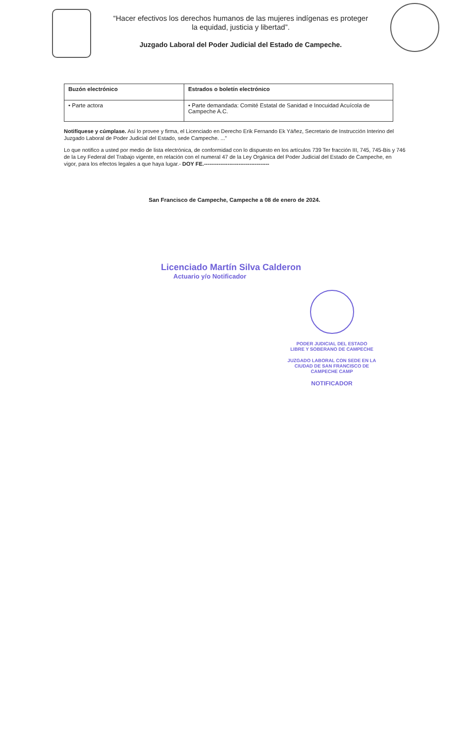“Hacer efectivos los derechos humanos de las mujeres indígenas es proteger
la equidad, justicia y libertad”.
Juzgado Laboral del Poder Judicial del Estado de Campeche.
| Buzón electrónico | Estrados o boletín electrónico |
| --- | --- |
| • Parte actora | • Parte demandada: Comité Estatal de Sanidad e Inocuidad Acuícola de Campeche A.C. |
Notifíquese y cúmplase. Así lo provee y firma, el Licenciado en Derecho Erik Fernando Ek Yáñez, Secretario de Instrucción Interino del Juzgado Laboral de Poder Judicial del Estado, sede Campeche. ...”
Lo que notifico a usted por medio de lista electrónica, de conformidad con lo dispuesto en los artículos 739 Ter fracción III, 745, 745-Bis y 746 de la Ley Federal del Trabajo vigente, en relación con el numeral 47 de la Ley Orgánica del Poder Judicial del Estado de Campeche, en vigor, para los efectos legales a que haya lugar.- DOY FE.------------------------------------
San Francisco de Campeche, Campeche a 08 de enero de 2024.
Licenciado Martín Silva Calderon
Actuario y/o Notificador
PODER JUDICIAL DEL ESTADO
LIBRE Y SOBERANO DE CAMPECHE
JUZGADO LABORAL CON SEDE EN LA
CIUDAD DE SAN FRANCISCO DE
CAMPECHE CAMP
NOTIFICADOR